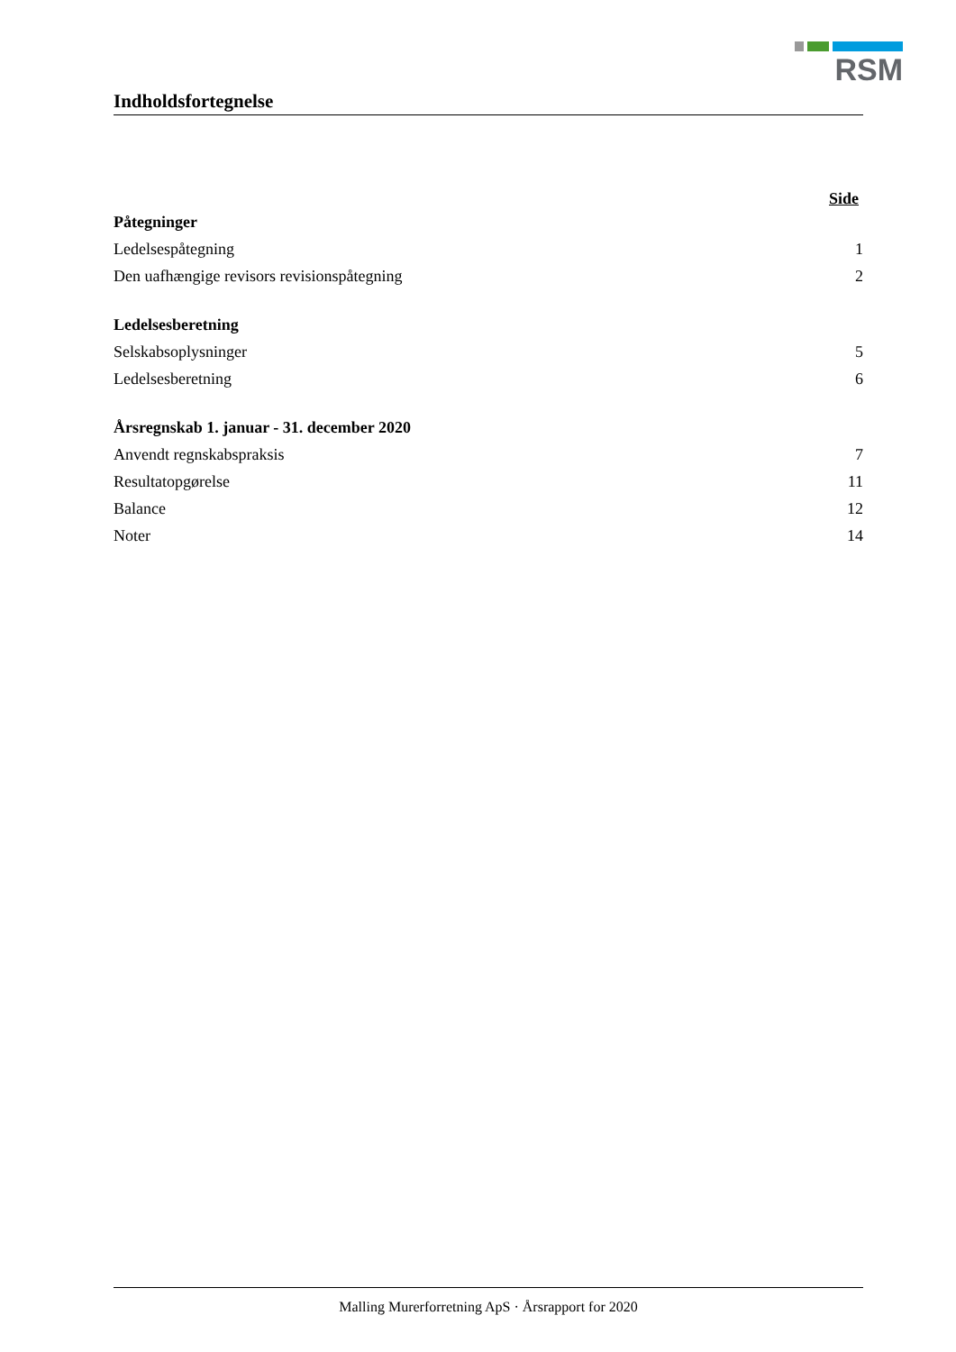RSM
Indholdsfortegnelse
Side
Påtegninger
Ledelsespåtegning 1
Den uafhængige revisors revisionspåtegning 2
Ledelsesberetning
Selskabsoplysninger 5
Ledelsesberetning 6
Årsregnskab 1. januar - 31. december 2020
Anvendt regnskabspraksis 7
Resultatopgørelse 11
Balance 12
Noter 14
Malling Murerforretning ApS · Årsrapport for 2020